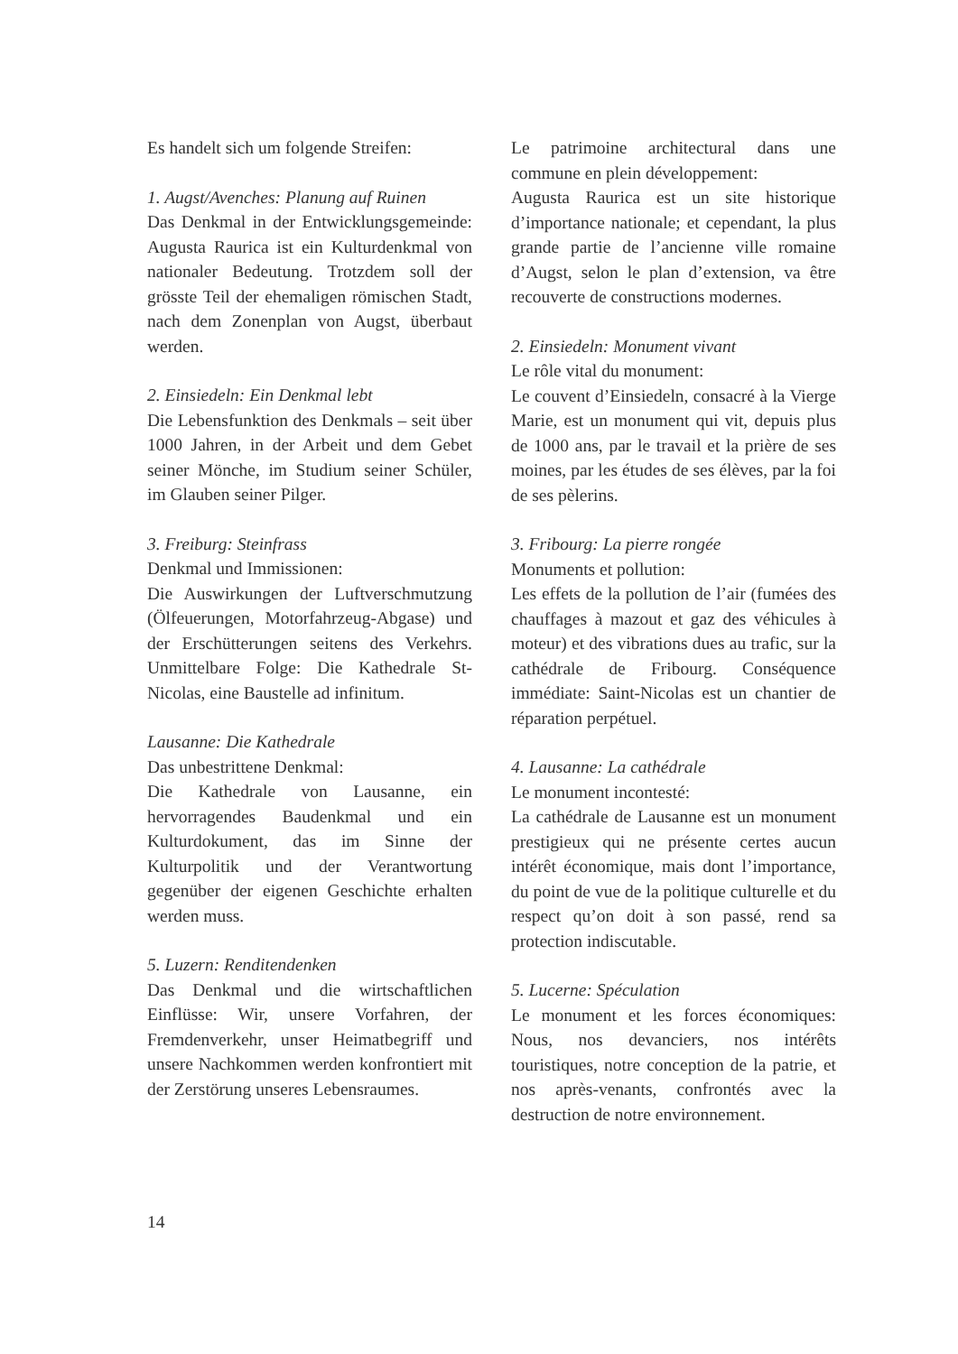Es handelt sich um folgende Streifen:
1. Augst/Avenches: Planung auf Ruinen
Das Denkmal in der Entwicklungsgemeinde: Augusta Raurica ist ein Kulturdenkmal von nationaler Bedeutung. Trotzdem soll der grösste Teil der ehemaligen römischen Stadt, nach dem Zonenplan von Augst, überbaut werden.
2. Einsiedeln: Ein Denkmal lebt
Die Lebensfunktion des Denkmals – seit über 1000 Jahren, in der Arbeit und dem Gebet seiner Mönche, im Studium seiner Schüler, im Glauben seiner Pilger.
3. Freiburg: Steinfrass
Denkmal und Immissionen:
Die Auswirkungen der Luftverschmutzung (Ölfeuerungen, Motorfahrzeug-Abgase) und der Erschütterungen seitens des Verkehrs. Unmittelbare Folge: Die Kathedrale St-Nicolas, eine Baustelle ad infinitum.
Lausanne: Die Kathedrale
Das unbestrittene Denkmal:
Die Kathedrale von Lausanne, ein hervorragendes Baudenkmal und ein Kulturdokument, das im Sinne der Kulturpolitik und der Verantwortung gegenüber der eigenen Geschichte erhalten werden muss.
5. Luzern: Renditendenken
Das Denkmal und die wirtschaftlichen Einflüsse: Wir, unsere Vorfahren, der Fremdenverkehr, unser Heimatbegriff und unsere Nachkommen werden konfrontiert mit der Zerstörung unseres Lebensraumes.
Le patrimoine architectural dans une commune en plein développement:
Augusta Raurica est un site historique d’importance nationale; et cependant, la plus grande partie de l’ancienne ville romaine d’Augst, selon le plan d’extension, va être recouverte de constructions modernes.
2. Einsiedeln: Monument vivant
Le rôle vital du monument:
Le couvent d’Einsiedeln, consacré à la Vierge Marie, est un monument qui vit, depuis plus de 1000 ans, par le travail et la prière de ses moines, par les études de ses élèves, par la foi de ses pèlerins.
3. Fribourg: La pierre rongée
Monuments et pollution:
Les effets de la pollution de l’air (fumées des chauffages à mazout et gaz des véhicules à moteur) et des vibrations dues au trafic, sur la cathédrale de Fribourg. Conséquence immédiate: Saint-Nicolas est un chantier de réparation perpétuel.
4. Lausanne: La cathédrale
Le monument incontesté:
La cathédrale de Lausanne est un monument prestigieux qui ne présente certes aucun intérêt économique, mais dont l’importance, du point de vue de la politique culturelle et du respect qu’on doit à son passé, rend sa protection indiscutable.
5. Lucerne: Spéculation
Le monument et les forces économiques: Nous, nos devanciers, nos intérêts touristiques, notre conception de la patrie, et nos après-venants, confrontés avec la destruction de notre environnement.
14